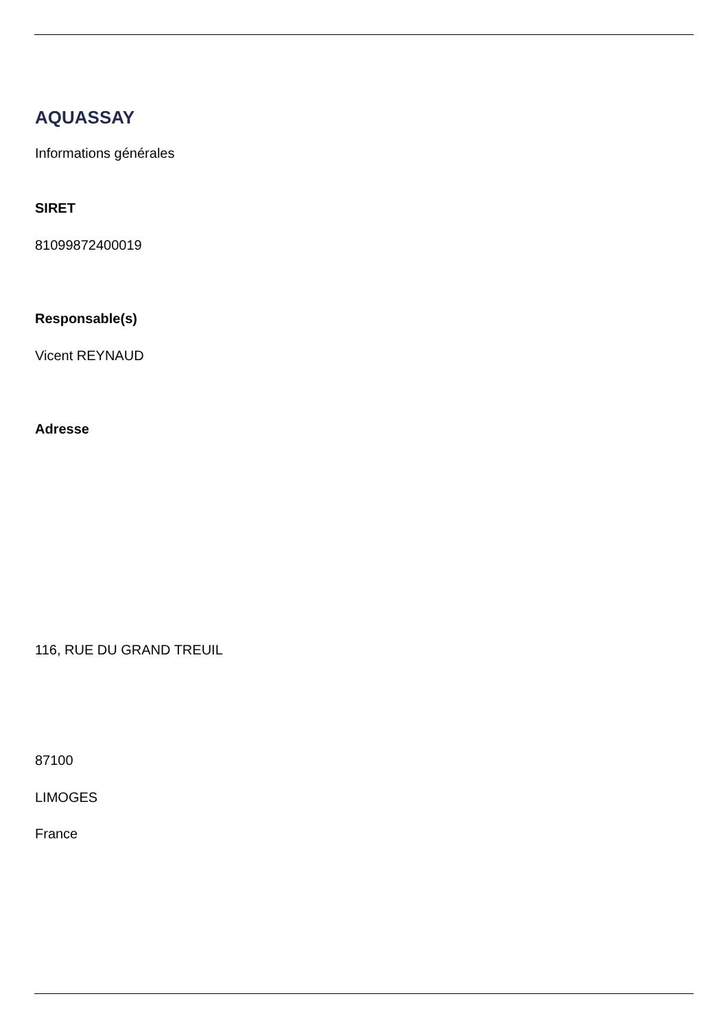AQUASSAY
Informations générales
SIRET
81099872400019
Responsable(s)
Vicent REYNAUD
Adresse
116, RUE DU GRAND TREUIL
87100
LIMOGES
France